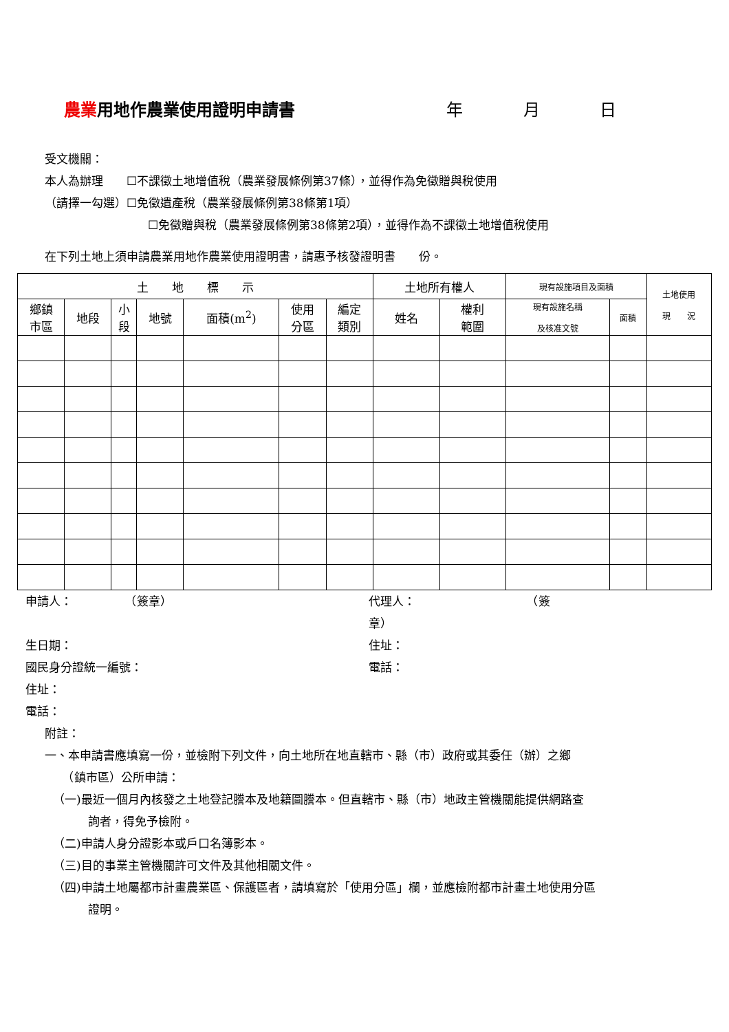農業用地作農業使用證明申請書 年 月 日
受文機關：
本人為辦理　　☐不課徵土地增值稅（農業發展條例第37條），並得作為免徵贈與稅使用
（請擇一勾選）☐免徵遺產稅（農業發展條例第38條第1項）
☐免徵贈與稅（農業發展條例第38條第2項），並得作為不課徵土地增值稅使用
在下列土地上須申請農業用地作農業使用證明書，請惠予核發證明書　　份。
| 土 地 標 示 | | | | | | | 土地所有權人 | | 現有設施項目及面積 | | 土地使用 現 況 |
| --- | --- | --- | --- | --- | --- | --- | --- | --- | --- | --- | --- |
| 鄉鎮 市區 | 地段 | 小 段 | 地號 | 面積(m<sup>2</sup>) | 使用 分區 | 編定 類別 | 姓名 | 權利 範圍 | 現有設施名稱 及核准文號 | 面積 | |
申請人：　　　　　（簽章）
生日期：
國民身分證統一編號：
住址：
電話：
代理人：　　　　　　　　　　（簽
章）
住址：
電話：
附註：
一、本申請書應填寫一份，並檢附下列文件，向土地所在地直轄市、縣（市）政府或其委任（辦）之鄉
　　（鎮市區）公所申請：
（一)最近一個月內核發之土地登記謄本及地籍圖謄本。但直轄市、縣（市）地政主管機關能提供網路查
　　　詢者，得免予檢附。
（二)申請人身分證影本或戶口名簿影本。
（三)目的事業主管機關許可文件及其他相關文件。
（四)申請土地屬都市計畫農業區、保護區者，請填寫於「使用分區」欄，並應檢附都市計畫土地使用分區
　　　證明。